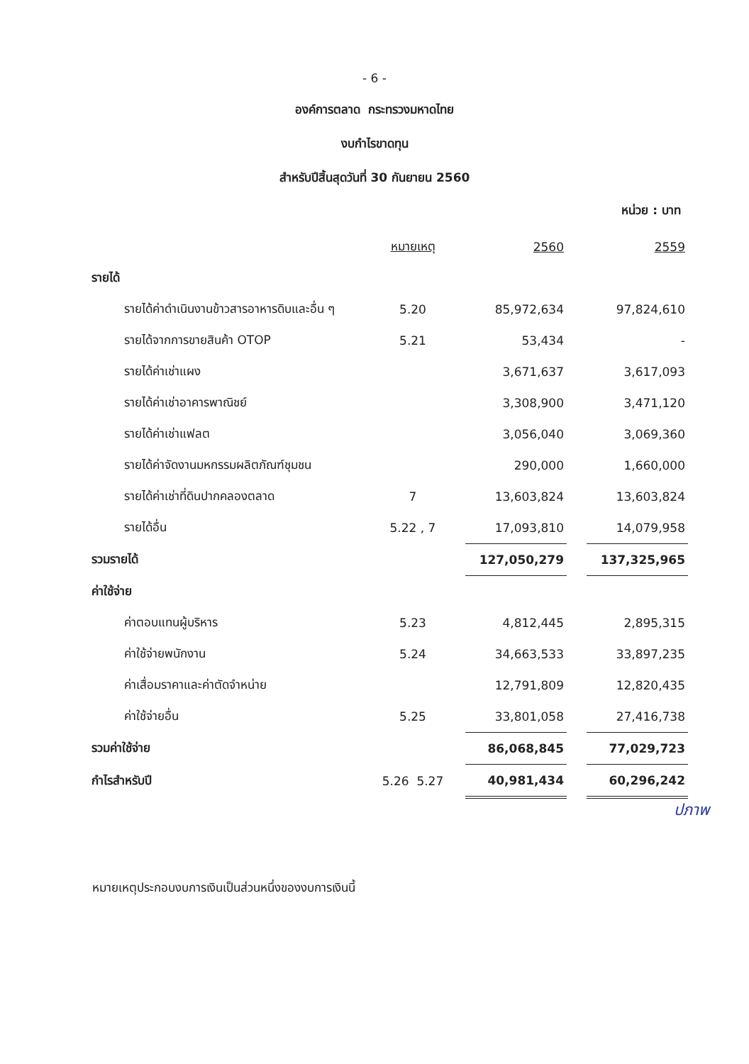- 6 -
องค์การตลาด กระทรวงมหาดไทย
งบกำไรขาดทุน
สำหรับปีสิ้นสุดวันที่ 30 กันยายน 2560
หน่วย : บาท
| | หมายเหตุ | 2560 | | 2559 |
| รายได้ | | | | |
| รายได้ค่าดำเนินงานข้าวสารอาหารดิบและอื่น ๆ | 5.20 | 85,972,634 | | 97,824,610 |
| รายได้จากการขายสินค้า OTOP | 5.21 | 53,434 | | - |
| รายได้ค่าเช่าแผง | | 3,671,637 | | 3,617,093 |
| รายได้ค่าเช่าอาคารพาณิชย์ | | 3,308,900 | | 3,471,120 |
| รายได้ค่าเช่าแฟลต | | 3,056,040 | | 3,069,360 |
| รายได้ค่าจัดงานมหกรรมผลิตภัณฑ์ชุมชน | | 290,000 | | 1,660,000 |
| รายได้ค่าเช่าที่ดินปากคลองตลาด | 7 | 13,603,824 | | 13,603,824 |
| รายได้อื่น | 5.22 , 7 | 17,093,810 | | 14,079,958 |
| รวมรายได้ | | 127,050,279 | | 137,325,965 |
| ค่าใช้จ่าย | | | | |
| ค่าตอบแทนผู้บริหาร | 5.23 | 4,812,445 | | 2,895,315 |
| ค่าใช้จ่ายพนักงาน | 5.24 | 34,663,533 | | 33,897,235 |
| ค่าเสื่อมราคาและค่าตัดจำหน่าย | | 12,791,809 | | 12,820,435 |
| ค่าใช้จ่ายอื่น | 5.25 | 33,801,058 | | 27,416,738 |
| รวมค่าใช้จ่าย | | 86,068,845 | | 77,029,723 |
| กำไรสำหรับปี | 5.26 5.27 | 40,981,434 | | 60,296,242 |
ปภาพ
หมายเหตุประกอบงบการเงินเป็นส่วนหนึ่งของงบการเงินนี้